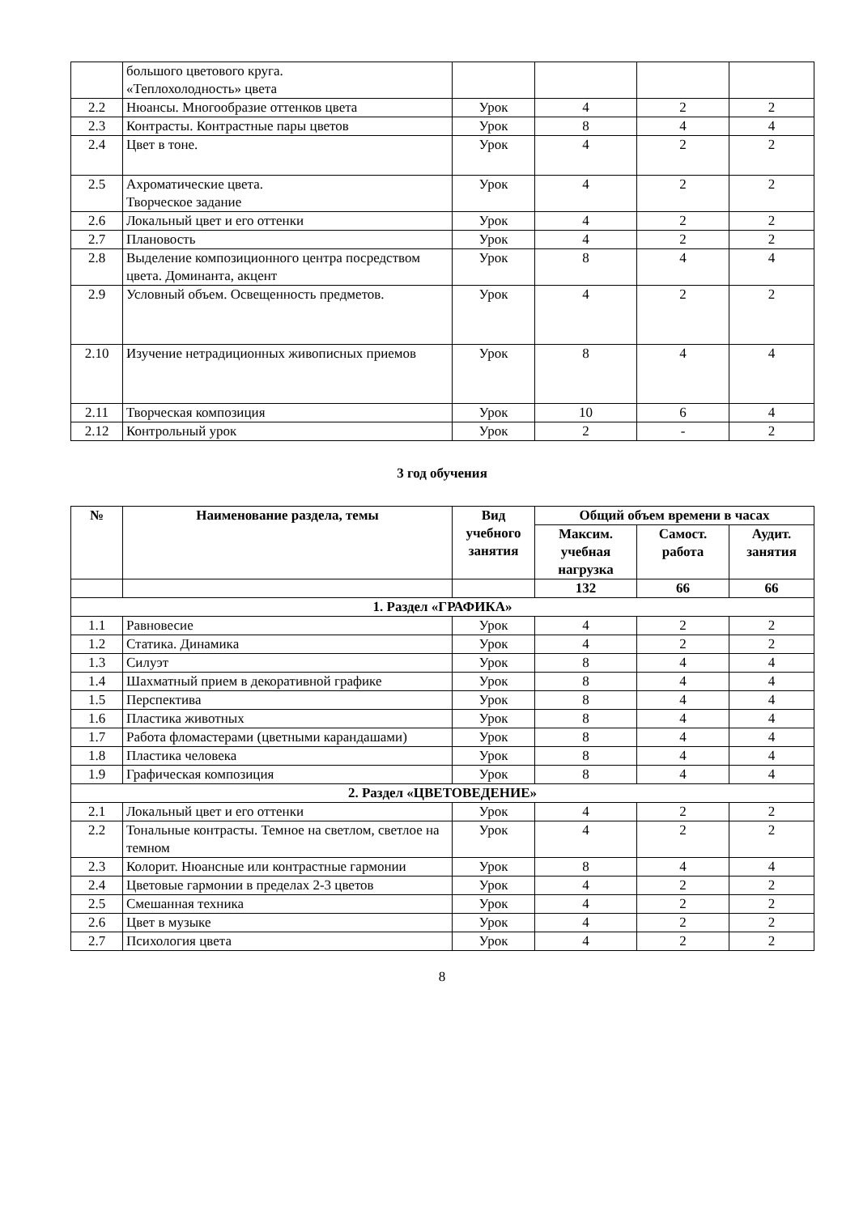| | большого цветового круга. «Теплохолодность» цвета | | | | |
| 2.2 | Нюансы. Многообразие оттенков цвета | Урок | 4 | 2 | 2 |
| 2.3 | Контрасты. Контрастные пары цветов | Урок | 8 | 4 | 4 |
| 2.4 | Цвет в тоне. | Урок | 4 | 2 | 2 |
| 2.5 | Ахроматические цвета. Творческое задание | Урок | 4 | 2 | 2 |
| 2.6 | Локальный цвет и его оттенки | Урок | 4 | 2 | 2 |
| 2.7 | Плановость | Урок | 4 | 2 | 2 |
| 2.8 | Выделение композиционного центра посредством цвета. Доминанта, акцент | Урок | 8 | 4 | 4 |
| 2.9 | Условный объем. Освещенность предметов. | Урок | 4 | 2 | 2 |
| 2.10 | Изучение нетрадиционных живописных приемов | Урок | 8 | 4 | 4 |
| 2.11 | Творческая композиция | Урок | 10 | 6 | 4 |
| 2.12 | Контрольный урок | Урок | 2 | - | 2 |
3 год обучения
| № | Наименование раздела, темы | Вид учебного занятия | Общий объем времени в часах | | |
| --- | --- | --- | --- | --- | --- |
| | | | Максим. учебная нагрузка | Самост. работа | Аудит. занятия |
| | | | 132 | 66 | 66 |
| 1. Раздел «ГРАФИКА» | | | | | |
| 1.1 | Равновесие | Урок | 4 | 2 | 2 |
| 1.2 | Статика. Динамика | Урок | 4 | 2 | 2 |
| 1.3 | Силуэт | Урок | 8 | 4 | 4 |
| 1.4 | Шахматный прием в декоративной графике | Урок | 8 | 4 | 4 |
| 1.5 | Перспектива | Урок | 8 | 4 | 4 |
| 1.6 | Пластика животных | Урок | 8 | 4 | 4 |
| 1.7 | Работа фломастерами (цветными карандашами) | Урок | 8 | 4 | 4 |
| 1.8 | Пластика человека | Урок | 8 | 4 | 4 |
| 1.9 | Графическая композиция | Урок | 8 | 4 | 4 |
| 2. Раздел «ЦВЕТОВЕДЕНИЕ» | | | | | |
| 2.1 | Локальный цвет и его оттенки | Урок | 4 | 2 | 2 |
| 2.2 | Тональные контрасты. Темное на светлом, светлое на темном | Урок | 4 | 2 | 2 |
| 2.3 | Колорит. Нюансные или контрастные гармонии | Урок | 8 | 4 | 4 |
| 2.4 | Цветовые гармонии в пределах 2-3 цветов | Урок | 4 | 2 | 2 |
| 2.5 | Смешанная техника | Урок | 4 | 2 | 2 |
| 2.6 | Цвет в музыке | Урок | 4 | 2 | 2 |
| 2.7 | Психология цвета | Урок | 4 | 2 | 2 |
8